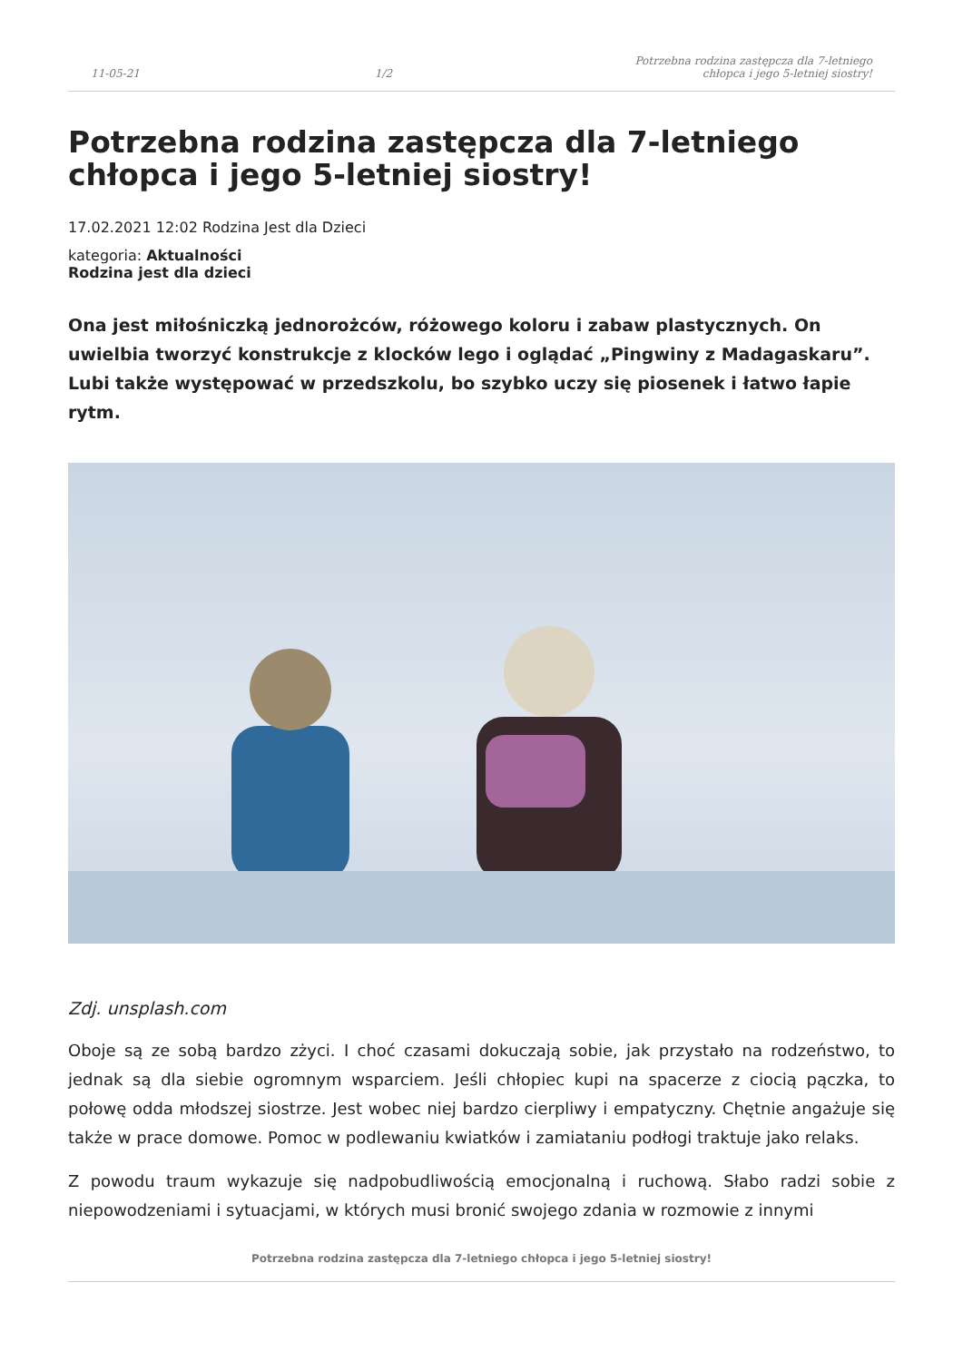11-05-21 1/2 Potrzebna rodzina zastępcza dla 7-letniego chłopca i jego 5-letniej siostry!
Potrzebna rodzina zastępcza dla 7-letniego chłopca i jego 5-letniej siostry!
17.02.2021 12:02 Rodzina Jest dla Dzieci
kategoria: Aktualności
Rodzina jest dla dzieci
Ona jest miłośniczką jednorożców, różowego koloru i zabaw plastycznych. On uwielbia tworzyć konstrukcje z klocków lego i oglądać „Pingwiny z Madagaskaru”. Lubi także występować w przedszkolu, bo szybko uczy się piosenek i łatwo łapie rytm.
Zdj. unsplash.com
Oboje są ze sobą bardzo zżyci. I choć czasami dokuczają sobie, jak przystało na rodzeństwo, to jednak są dla siebie ogromnym wsparciem. Jeśli chłopiec kupi na spacerze z ciocią pączka, to połowę odda młodszej siostrze. Jest wobec niej bardzo cierpliwy i empatyczny. Chętnie angażuje się także w prace domowe. Pomoc w podlewaniu kwiatków i zamiataniu podłogi traktuje jako relaks.
Z powodu traum wykazuje się nadpobudliwością emocjonalną i ruchową. Słabo radzi sobie z niepowodzeniami i sytuacjami, w których musi bronić swojego zdania w rozmowie z innymi
Potrzebna rodzina zastępcza dla 7-letniego chłopca i jego 5-letniej siostry!